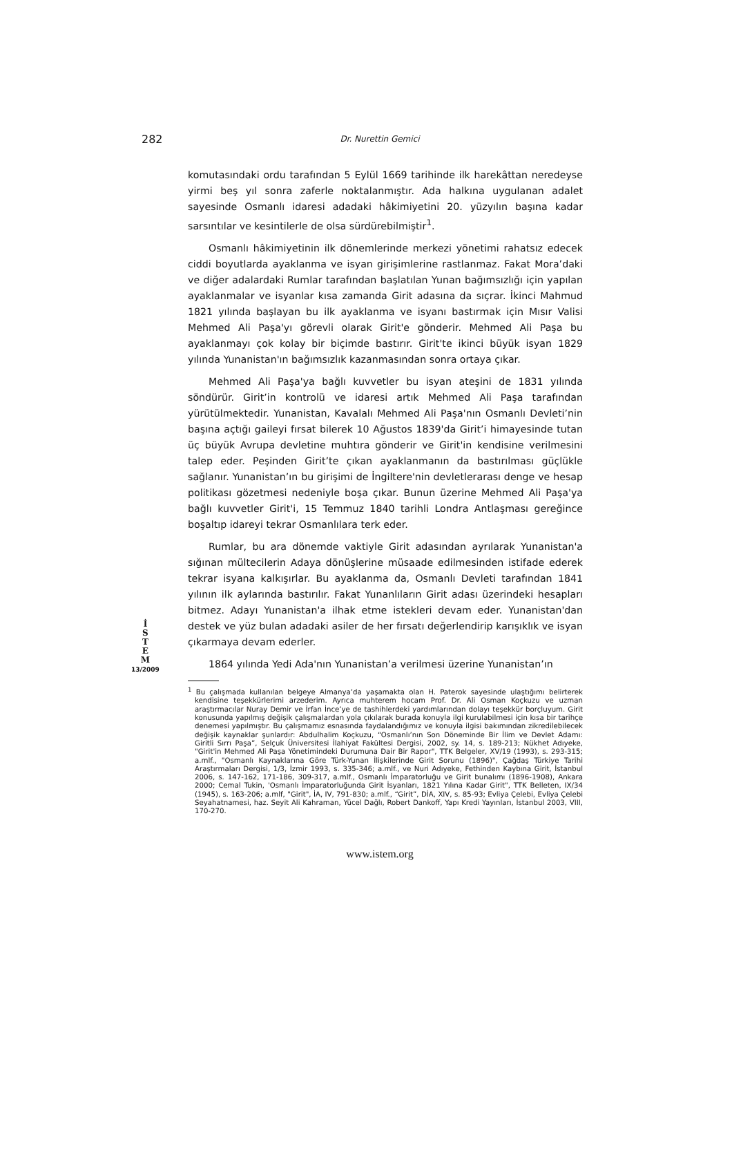282
Dr. Nurettin Gemici
İ
S
T
E
M
13/2009
komutasındaki ordu tarafından 5 Eylül 1669 tarihinde ilk harekâttan neredeyse yirmi beş yıl sonra zaferle noktalanmıştır. Ada halkına uygulanan adalet sayesinde Osmanlı idaresi adadaki hâkimiyetini 20. yüzyılın başına kadar sarsıntılar ve kesintilerle de olsa sürdürebilmiştir<sup>1</sup>.
Osmanlı hâkimiyetinin ilk dönemlerinde merkezi yönetimi rahatsız edecek ciddi boyutlarda ayaklanma ve isyan girişimlerine rastlanmaz. Fakat Mora’daki ve diğer adalardaki Rumlar tarafından başlatılan Yunan bağımsızlığı için yapılan ayaklanmalar ve isyanlar kısa zamanda Girit adasına da sıçrar. İkinci Mahmud 1821 yılında başlayan bu ilk ayaklanma ve isyanı bastırmak için Mısır Valisi Mehmed Ali Paşa'yı görevli olarak Girit'e gönderir. Mehmed Ali Paşa bu ayaklanmayı çok kolay bir biçimde bastırır. Girit'te ikinci büyük isyan 1829 yılında Yunanistan'ın bağımsızlık kazanmasından sonra ortaya çıkar.
Mehmed Ali Paşa'ya bağlı kuvvetler bu isyan ateşini de 1831 yılında söndürür. Girit’in kontrolü ve idaresi artık Mehmed Ali Paşa tarafından yürütülmektedir. Yunanistan, Kavalalı Mehmed Ali Paşa'nın Osmanlı Devleti’nin başına açtığı gaileyi fırsat bilerek 10 Ağustos 1839'da Girit’i himayesinde tutan üç büyük Avrupa devletine muhtıra gönderir ve Girit'in kendisine verilmesini talep eder. Peşinden Girit’te çıkan ayaklanmanın da bastırılması güçlükle sağlanır. Yunanistan’ın bu girişimi de İngiltere'nin devletlerarası denge ve hesap politikası gözetmesi nedeniyle boşa çıkar. Bunun üzerine Mehmed Ali Paşa'ya bağlı kuvvetler Girit'i, 15 Temmuz 1840 tarihli Londra Antlaşması gereğince boşaltıp idareyi tekrar Osmanlılara terk eder.
Rumlar, bu ara dönemde vaktiyle Girit adasından ayrılarak Yunanistan'a sığınan mültecilerin Adaya dönüşlerine müsaade edilmesinden istifade ederek tekrar isyana kalkışırlar. Bu ayaklanma da, Osmanlı Devleti tarafından 1841 yılının ilk aylarında bastırılır. Fakat Yunanlıların Girit adası üzerindeki hesapları bitmez. Adayı Yunanistan'a ilhak etme istekleri devam eder. Yunanistan'dan destek ve yüz bulan adadaki asiler de her fırsatı değerlendirip karışıklık ve isyan çıkarmaya devam ederler.
1864 yılında Yedi Ada'nın Yunanistan’a verilmesi üzerine Yunanistan’ın
<sup>1</sup> Bu çalışmada kullanılan belgeye Almanya’da yaşamakta olan H. Paterok sayesinde ulaştığımı belirterek kendisine teşekkürlerimi arzederim. Ayrıca muhterem hocam Prof. Dr. Ali Osman Koçkuzu ve uzman araştırmacılar Nuray Demir ve İrfan İnce’ye de tashihlerdeki yardımlarından dolayı teşekkür borçluyum. Girit konusunda yapılmış değişik çalışmalardan yola çıkılarak burada konuyla ilgi kurulabilmesi için kısa bir tarihçe denemesi yapılmıştır. Bu çalışmamız esnasında faydalandığımız ve konuyla ilgisi bakımından zikredilebilecek değişik kaynaklar şunlardır: Abdulhalim Koçkuzu, “Osmanlı’nın Son Döneminde Bir İlim ve Devlet Adamı: Giritli Sırrı Paşa”, Selçuk Üniversitesi İlahiyat Fakültesi Dergisi, 2002, sy. 14, s. 189-213; Nükhet Adıyeke, "Girit'in Mehmed Ali Paşa Yönetimindeki Durumuna Dair Bir Rapor", TTK Belgeler, XV/19 (1993), s. 293-315; a.mlf., "Osmanlı Kaynaklarına Göre Türk-Yunan İlişkilerinde Girit Sorunu (1896)", Çağdaş Türkiye Tarihi Araştırmaları Dergisi, 1/3, İzmir 1993, s. 335-346; a.mlf., ve Nuri Adıyeke, Fethinden Kaybına Girit, İstanbul 2006, s. 147-162, 171-186, 309-317, a.mlf., Osmanlı İmparatorluğu ve Girit bunalımı (1896-1908), Ankara 2000; Cemal Tukin, 'Osmanlı İmparatorluğunda Girit İsyanları, 1821 Yılına Kadar Girit", TTK Belleten, IX/34 (1945), s. 163-206; a.mlf, "Girit", İA, IV, 791-830; a.mlf., “Girit”, DİA, XIV, s. 85-93; Evliya Çelebi, Evliya Çelebi Seyahatnamesi, haz. Seyit Ali Kahraman, Yücel Dağlı, Robert Dankoff, Yapı Kredi Yayınları, İstanbul 2003, VIII, 170-270.
www.istem.org